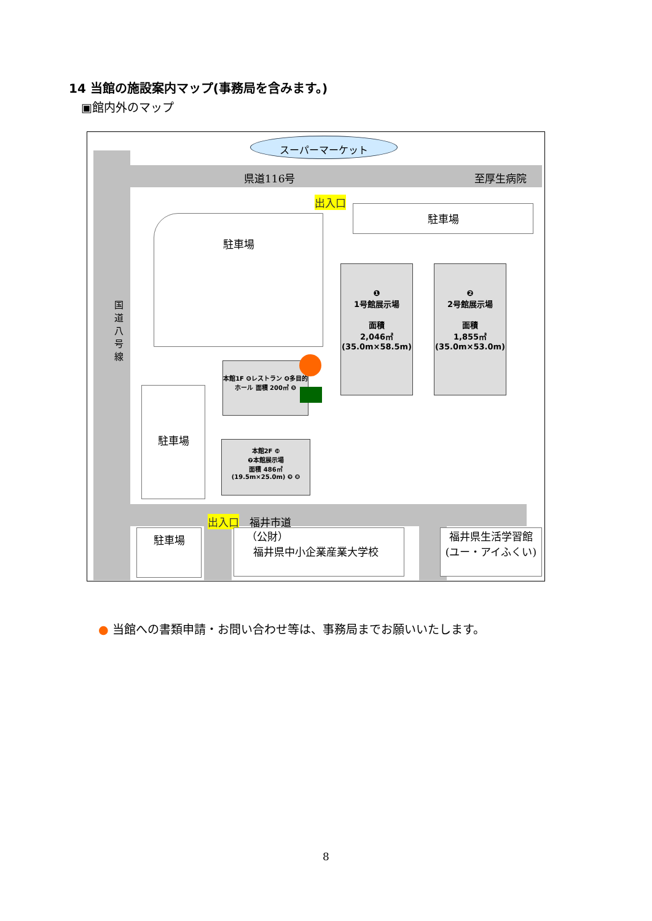14 当館の施設案内マップ(事務局を含みます。)
▣館内外のマップ
スーパーマーケット
県道116号 至厚生病院
国道八号線
出入口
駐車場
駐車場
駐車場
❶
1号館展示場
面積
2,046㎡
(35.0m×58.5m)
❷
2号館展示場
面積
1,855㎡
(35.0m×53.0m)
本館1F ❻レストラン ❹多目的ホール 面積 200㎡ ❺
本館2F ❿
❼本館展示場
面積 486㎡
(19.5m×25.0m) ❾ ❽
出入口 福井市道
駐車場
（公財）
福井県中小企業産業大学校
福井県生活学習館
(ユー・アイふくい)
● 当館への書類申請・お問い合わせ等は、事務局までお願いいたします。
8